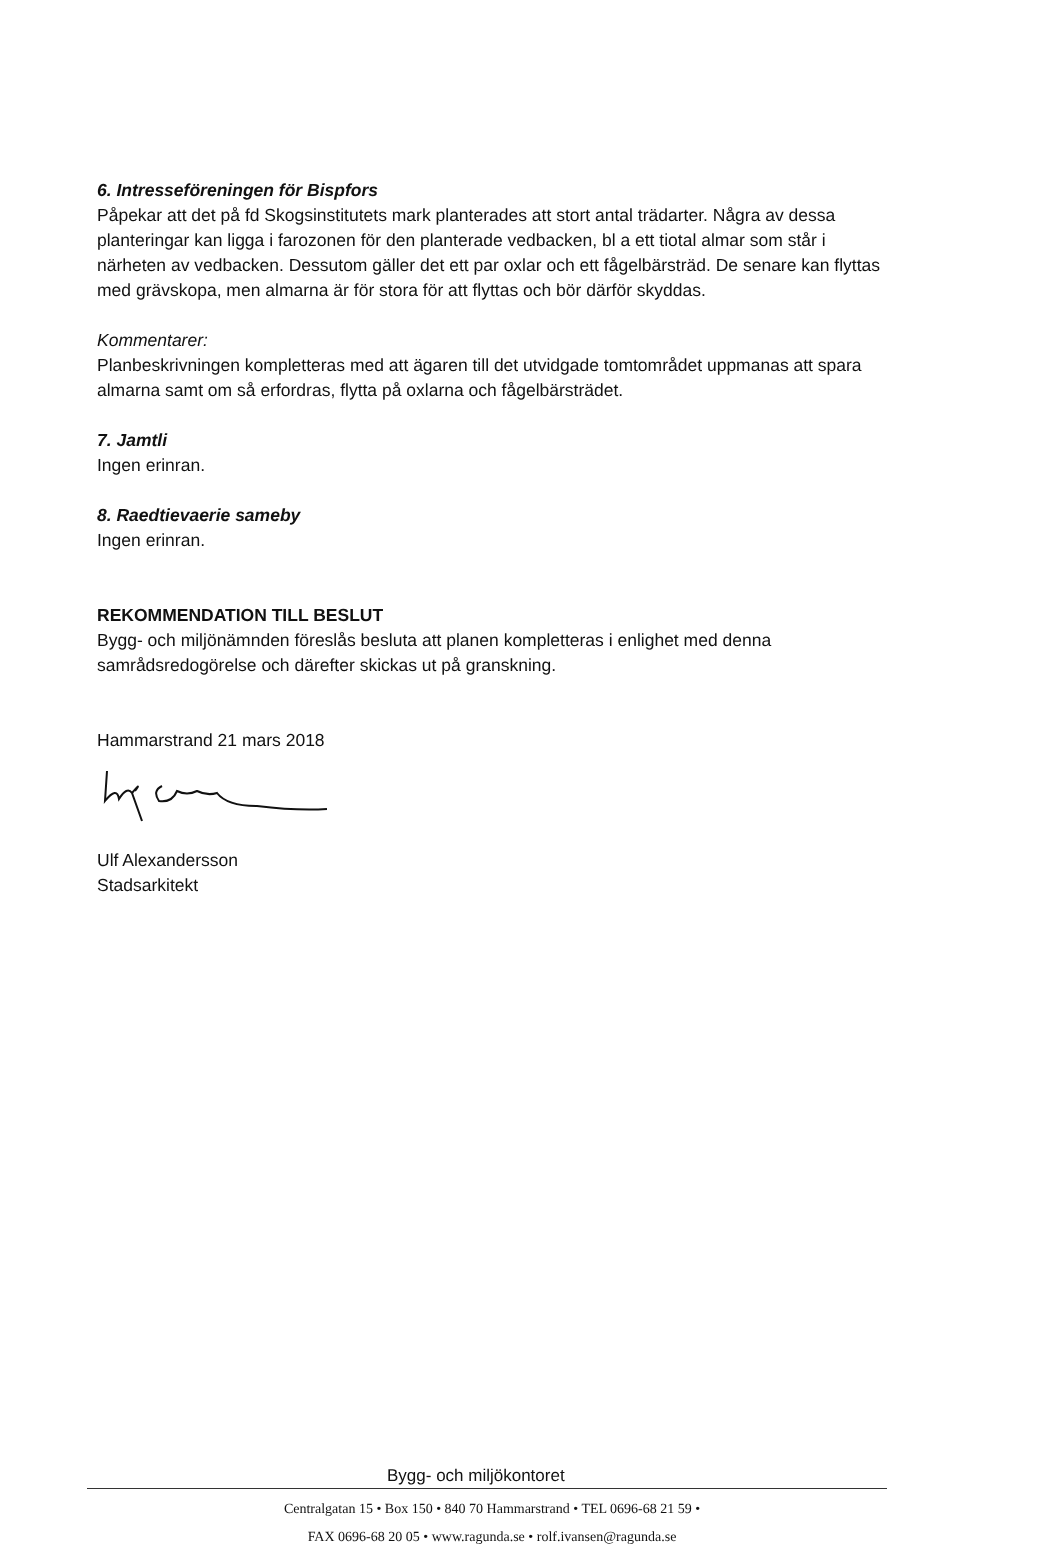6. Intresseföreningen för Bispfors
Påpekar att det på fd Skogsinstitutets mark planterades att stort antal trädarter. Några av dessa planteringar kan ligga i farozonen för den planterade vedbacken, bl a ett tiotal almar som står i närheten av vedbacken. Dessutom gäller det ett par oxlar och ett fågelbärsträd. De senare kan flyttas med grävskopa, men almarna är för stora för att flyttas och bör därför skyddas.
Kommentarer:
Planbeskrivningen kompletteras med att ägaren till det utvidgade tomtområdet uppmanas att spara almarna samt om så erfordras, flytta på oxlarna och fågelbärsträdet.
7. Jamtli
Ingen erinran.
8. Raedtievaerie sameby
Ingen erinran.
REKOMMENDATION TILL BESLUT
Bygg- och miljönämnden föreslås besluta att planen kompletteras i enlighet med denna samrådsredogörelse och därefter skickas ut på granskning.
Hammarstrand 21 mars 2018
Ulf Alexandersson
Stadsarkitekt
Bygg- och miljökontoret
Centralgatan 15 • Box 150 • 840 70 Hammarstrand • TEL 0696-68 21 59 •
FAX 0696-68 20 05 • www.ragunda.se • rolf.ivansen@ragunda.se